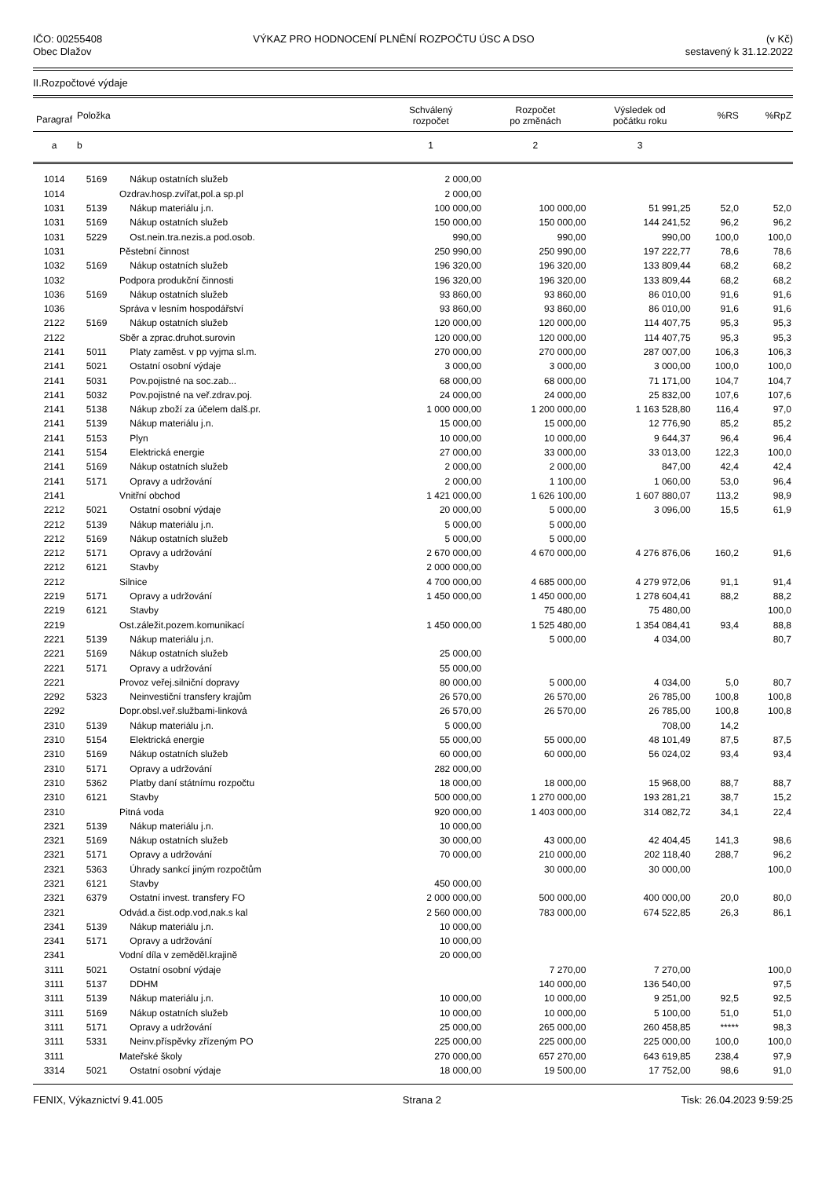IČO: 00255408
Obec Dlažov
VÝKAZ PRO HODNOCENÍ PLNĚNÍ ROZPOČTU ÚSC A DSO
(v Kč)
sestavený k 31.12.2022
II.Rozpočtové výdaje
| Paragraf | Položka | | Schválený rozpočet | Rozpočet po změnách | Výsledek od počátku roku | %RS | %RpZ |
| --- | --- | --- | --- | --- | --- | --- | --- |
| a | b | | 1 | 2 | 3 | | |
| 1014 | 5169 | Nákup ostatních služeb | 2 000,00 | | | | |
| 1014 | | Ozdrav.hosp.zvířat,pol.a sp.pl | 2 000,00 | | | | |
| 1031 | 5139 | Nákup materiálu j.n. | 100 000,00 | 100 000,00 | 51 991,25 | 52,0 | 52,0 |
| 1031 | 5169 | Nákup ostatních služeb | 150 000,00 | 150 000,00 | 144 241,52 | 96,2 | 96,2 |
| 1031 | 5229 | Ost.nein.tra.nezis.a pod.osob. | 990,00 | 990,00 | 990,00 | 100,0 | 100,0 |
| 1031 | | Pěstební činnost | 250 990,00 | 250 990,00 | 197 222,77 | 78,6 | 78,6 |
| 1032 | 5169 | Nákup ostatních služeb | 196 320,00 | 196 320,00 | 133 809,44 | 68,2 | 68,2 |
| 1032 | | Podpora produkční činnosti | 196 320,00 | 196 320,00 | 133 809,44 | 68,2 | 68,2 |
| 1036 | 5169 | Nákup ostatních služeb | 93 860,00 | 93 860,00 | 86 010,00 | 91,6 | 91,6 |
| 1036 | | Správa v lesním hospodářství | 93 860,00 | 93 860,00 | 86 010,00 | 91,6 | 91,6 |
| 2122 | 5169 | Nákup ostatních služeb | 120 000,00 | 120 000,00 | 114 407,75 | 95,3 | 95,3 |
| 2122 | | Sběr a zprac.druhot.surovin | 120 000,00 | 120 000,00 | 114 407,75 | 95,3 | 95,3 |
| 2141 | 5011 | Platy zaměst. v pp vyjma sl.m. | 270 000,00 | 270 000,00 | 287 007,00 | 106,3 | 106,3 |
| 2141 | 5021 | Ostatní osobní výdaje | 3 000,00 | 3 000,00 | 3 000,00 | 100,0 | 100,0 |
| 2141 | 5031 | Pov.pojistné na soc.zab... | 68 000,00 | 68 000,00 | 71 171,00 | 104,7 | 104,7 |
| 2141 | 5032 | Pov.pojistné na veř.zdrav.poj. | 24 000,00 | 24 000,00 | 25 832,00 | 107,6 | 107,6 |
| 2141 | 5138 | Nákup zboží za účelem dalš.pr. | 1 000 000,00 | 1 200 000,00 | 1 163 528,80 | 116,4 | 97,0 |
| 2141 | 5139 | Nákup materiálu j.n. | 15 000,00 | 15 000,00 | 12 776,90 | 85,2 | 85,2 |
| 2141 | 5153 | Plyn | 10 000,00 | 10 000,00 | 9 644,37 | 96,4 | 96,4 |
| 2141 | 5154 | Elektrická energie | 27 000,00 | 33 000,00 | 33 013,00 | 122,3 | 100,0 |
| 2141 | 5169 | Nákup ostatních služeb | 2 000,00 | 2 000,00 | 847,00 | 42,4 | 42,4 |
| 2141 | 5171 | Opravy a udržování | 2 000,00 | 1 100,00 | 1 060,00 | 53,0 | 96,4 |
| 2141 | | Vnitřní obchod | 1 421 000,00 | 1 626 100,00 | 1 607 880,07 | 113,2 | 98,9 |
| 2212 | 5021 | Ostatní osobní výdaje | 20 000,00 | 5 000,00 | 3 096,00 | 15,5 | 61,9 |
| 2212 | 5139 | Nákup materiálu j.n. | 5 000,00 | 5 000,00 | | | |
| 2212 | 5169 | Nákup ostatních služeb | 5 000,00 | 5 000,00 | | | |
| 2212 | 5171 | Opravy a udržování | 2 670 000,00 | 4 670 000,00 | 4 276 876,06 | 160,2 | 91,6 |
| 2212 | 6121 | Stavby | 2 000 000,00 | | | | |
| 2212 | | Silnice | 4 700 000,00 | 4 685 000,00 | 4 279 972,06 | 91,1 | 91,4 |
| 2219 | 5171 | Opravy a udržování | 1 450 000,00 | 1 450 000,00 | 1 278 604,41 | 88,2 | 88,2 |
| 2219 | 6121 | Stavby | | 75 480,00 | 75 480,00 | | 100,0 |
| 2219 | | Ost.záležit.pozem.komunikací | 1 450 000,00 | 1 525 480,00 | 1 354 084,41 | 93,4 | 88,8 |
| 2221 | 5139 | Nákup materiálu j.n. | | 5 000,00 | 4 034,00 | | 80,7 |
| 2221 | 5169 | Nákup ostatních služeb | 25 000,00 | | | | |
| 2221 | 5171 | Opravy a udržování | 55 000,00 | | | | |
| 2221 | | Provoz veřej.silniční dopravy | 80 000,00 | 5 000,00 | 4 034,00 | 5,0 | 80,7 |
| 2292 | 5323 | Neinvestiční transfery krajům | 26 570,00 | 26 570,00 | 26 785,00 | 100,8 | 100,8 |
| 2292 | | Dopr.obsl.veř.službami-linková | 26 570,00 | 26 570,00 | 26 785,00 | 100,8 | 100,8 |
| 2310 | 5139 | Nákup materiálu j.n. | 5 000,00 | | 708,00 | 14,2 | |
| 2310 | 5154 | Elektrická energie | 55 000,00 | 55 000,00 | 48 101,49 | 87,5 | 87,5 |
| 2310 | 5169 | Nákup ostatních služeb | 60 000,00 | 60 000,00 | 56 024,02 | 93,4 | 93,4 |
| 2310 | 5171 | Opravy a udržování | 282 000,00 | | | | |
| 2310 | 5362 | Platby daní státnímu rozpočtu | 18 000,00 | 18 000,00 | 15 968,00 | 88,7 | 88,7 |
| 2310 | 6121 | Stavby | 500 000,00 | 1 270 000,00 | 193 281,21 | 38,7 | 15,2 |
| 2310 | | Pitná voda | 920 000,00 | 1 403 000,00 | 314 082,72 | 34,1 | 22,4 |
| 2321 | 5139 | Nákup materiálu j.n. | 10 000,00 | | | | |
| 2321 | 5169 | Nákup ostatních služeb | 30 000,00 | 43 000,00 | 42 404,45 | 141,3 | 98,6 |
| 2321 | 5171 | Opravy a udržování | 70 000,00 | 210 000,00 | 202 118,40 | 288,7 | 96,2 |
| 2321 | 5363 | Úhrady sankcí jiným rozpočtům | | 30 000,00 | 30 000,00 | | 100,0 |
| 2321 | 6121 | Stavby | 450 000,00 | | | | |
| 2321 | 6379 | Ostatní invest. transfery FO | 2 000 000,00 | 500 000,00 | 400 000,00 | 20,0 | 80,0 |
| 2321 | | Odvád.a čist.odp.vod,nak.s kal | 2 560 000,00 | 783 000,00 | 674 522,85 | 26,3 | 86,1 |
| 2341 | 5139 | Nákup materiálu j.n. | 10 000,00 | | | | |
| 2341 | 5171 | Opravy a udržování | 10 000,00 | | | | |
| 2341 | | Vodní díla v zeměděl.krajině | 20 000,00 | | | | |
| 3111 | 5021 | Ostatní osobní výdaje | | 7 270,00 | 7 270,00 | | 100,0 |
| 3111 | 5137 | DDHM | | 140 000,00 | 136 540,00 | | 97,5 |
| 3111 | 5139 | Nákup materiálu j.n. | 10 000,00 | 10 000,00 | 9 251,00 | 92,5 | 92,5 |
| 3111 | 5169 | Nákup ostatních služeb | 10 000,00 | 10 000,00 | 5 100,00 | 51,0 | 51,0 |
| 3111 | 5171 | Opravy a udržování | 25 000,00 | 265 000,00 | 260 458,85 | ***** | 98,3 |
| 3111 | 5331 | Neinv.příspěvky zřízeným PO | 225 000,00 | 225 000,00 | 225 000,00 | 100,0 | 100,0 |
| 3111 | | Mateřské školy | 270 000,00 | 657 270,00 | 643 619,85 | 238,4 | 97,9 |
| 3314 | 5021 | Ostatní osobní výdaje | 18 000,00 | 19 500,00 | 17 752,00 | 98,6 | 91,0 |
FENIX, Výkaznictví 9.41.005 Strana 2 Tisk: 26.04.2023 9:59:25